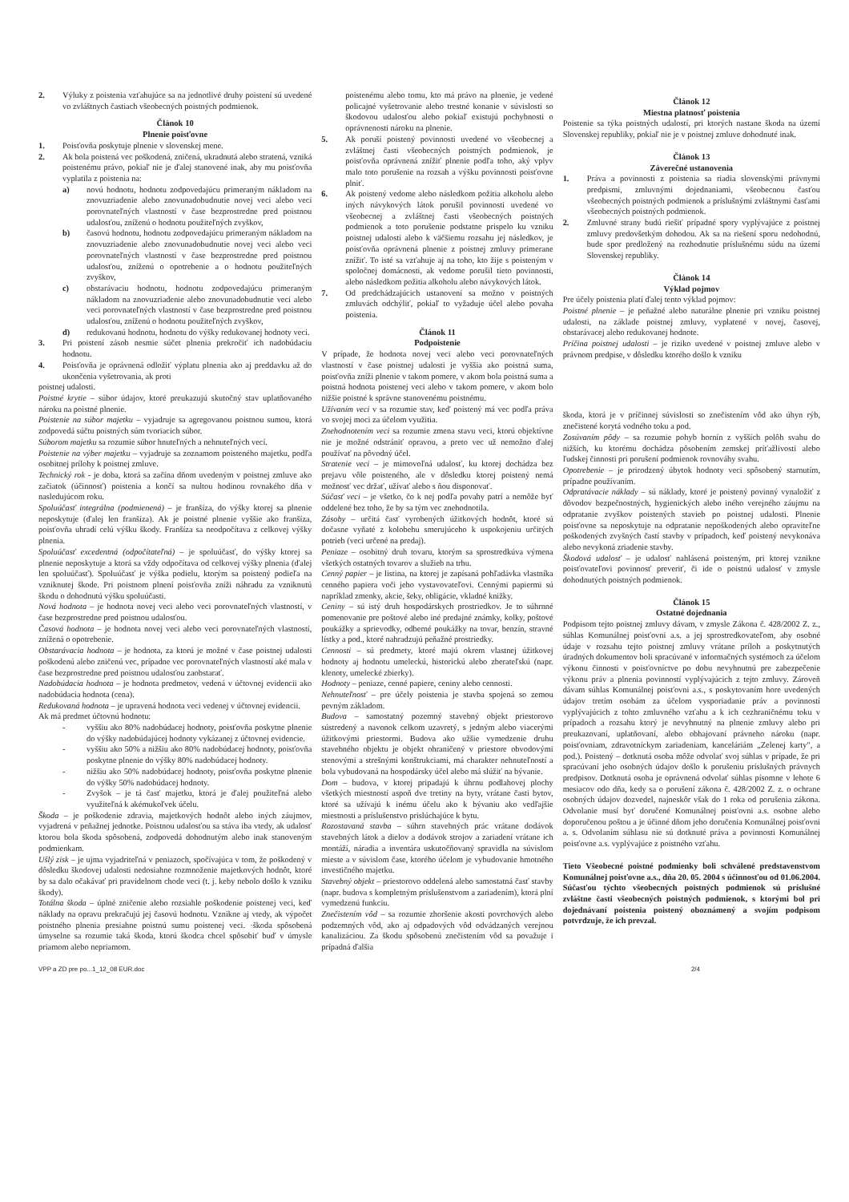2. Výluky z poistenia vzťahujúce sa na jednotlivé druhy poistení sú uvedené vo zvláštnych častiach všeobecných poistných podmienok.
Článok 10
Plnenie poisťovne
1. Poisťovňa poskytuje plnenie v slovenskej mene.
2. Ak bola poistená vec poškodená, zničená, ukradnutá alebo stratená, vzniká poistenému právo, pokiaľ nie je ďalej stanovené inak, aby mu poisťovňa vyplatila z poistenia na:
a) novú hodnotu, hodnotu zodpovedajúcu primeraným nákladom na znovuzriadenie alebo znovunadobudnutie novej veci alebo veci porovnateľných vlastností v čase bezprostredne pred poistnou udalosťou, zníženú o hodnotu použiteľných zvyškov,
b) časovú hodnotu, hodnotu zodpovedajúcu primeraným nákladom na znovuzriadenie alebo znovunadobudnutie novej veci alebo veci porovnateľných vlastností v čase bezprostredne pred poistnou udalosťou, zníženú o opotrebenie a o hodnotu použiteľných zvyškov,
c) obstarávaciu hodnotu, hodnotu zodpovedajúcu primeraným nákladom na znovuzriadenie alebo znovunadobudnutie veci alebo veci porovnateľných vlastností v čase bezprostredne pred poistnou udalosťou, zníženú o hodnotu použiteľných zvyškov,
d) redukovanú hodnotu, hodnotu do výšky redukovanej hodnoty veci.
3. Pri poistení zásob nesmie súčet plnenia prekročiť ich nadobúdaciu hodnotu.
4. Poisťovňa je oprávnená odložiť výplatu plnenia ako aj preddavku až do ukončenia vyšetrovania, ak proti
poistnej udalosti.
Poistné krytie – súbor údajov, ktoré preukazujú skutočný stav uplatňovaného nároku na poistné plnenie.
Poistenie na súbor majetku – vyjadruje sa agregovanou poistnou sumou, ktorá zodpovedá súčtu poistných súm tvoriacich súbor.
Súborom majetku sa rozumie súbor hnuteľných a nehnuteľných vecí.
Poistenie na výber majetku – vyjadruje sa zoznamom poisteného majetku, podľa osobitnej prílohy k poistnej zmluve.
Technický rok - je doba, ktorá sa začína dňom uvedeným v poistnej zmluve ako začiatok (účinnosť) poistenia a končí sa nultou hodinou rovnakého dňa v nasledujúcom roku.
Spoluúčasť integrálna (podmienená) – je franšíza, do výšky ktorej sa plnenie neposkytuje (ďalej len franšíza). Ak je poistné plnenie vyššie ako franšíza, poisťovňa uhradí celú výšku škody. Franšíza sa neodpočítava z celkovej výšky plnenia.
Spoluúčasť excedentná (odpočítateľná) – je spoluúčasť, do výšky ktorej sa plnenie neposkytuje a ktorá sa vždy odpočítava od celkovej výšky plnenia (ďalej len spoluúčasť). Spoluúčasť je výška podielu, ktorým sa poistený podieľa na vzniknutej škode. Pri poistnom plnení poisťovňa zníži náhradu za vzniknutú škodu o dohodnutú výšku spoluúčasti.
Nová hodnota – je hodnota novej veci alebo veci porovnateľných vlastností, v čase bezprostredne pred poistnou udalosťou.
Časová hodnota – je hodnota novej veci alebo veci porovnateľných vlastností, znížená o opotrebenie.
Obstarávacia hodnota – je hodnota, za ktorú je možné v čase poistnej udalosti poškodenú alebo zničenú vec, prípadne vec porovnateľných vlastností aké mala v čase bezprostredne pred poistnou udalosťou zaobstarať.
Nadobúdacia hodnota – je hodnota predmetov, vedená v účtovnej evidencii ako nadobúdacia hodnota (cena).
Redukovaná hodnota – je upravená hodnota veci vedenej v účtovnej evidencii.
Ak má predmet účtovnú hodnotu:
- vyššiu ako 80% nadobúdacej hodnoty, poisťovňa poskytne plnenie do výšky nadobúdajúcej hodnoty vykázanej z účtovnej evidencie.
- vyššiu ako 50% a nižšiu ako 80% nadobúdacej hodnoty, poisťovňa poskytne plnenie do výšky 80% nadobúdacej hodnoty.
- nižšiu ako 50% nadobúdacej hodnoty, poisťovňa poskytne plnenie do výšky 50% nadobúdacej hodnoty.
- Zvyšok – je tá časť majetku, ktorá je ďalej použiteľná alebo využiteľná k akémukoľvek účelu.
Škoda – je poškodenie zdravia, majetkových hodnôt alebo iných záujmov, vyjadrená v peňažnej jednotke. Poistnou udalosťou sa stáva iba vtedy, ak udalosť ktorou bola škoda spôsobená, zodpovedá dohodnutým alebo inak stanoveným podmienkam.
Ušlý zisk – je ujma vyjadriteľná v peniazoch, spočívajúca v tom, že poškodený v dôsledku škodovej udalosti nedosiahne rozmnoženie majetkových hodnôt, ktoré by sa dalo očakávať pri pravidelnom chode veci (t. j. keby nebolo došlo k vzniku škody).
Totálna škoda – úplné zničenie alebo rozsiahle poškodenie poistenej veci, keď náklady na opravu prekračujú jej časovú hodnotu. Vznikne aj vtedy, ak výpočet poistného plnenia presiahne poistnú sumu poistenej veci. ·škoda spôsobená úmyselne sa rozumie taká škoda, ktorú škodca chcel spôsobiť buď v úmysle priamom alebo nepriamom.
poistenému alebo tomu, kto má právo na plnenie, je vedené policajné vyšetrovanie alebo trestné konanie v súvislosti so škodovou udalosťou alebo pokiaľ existujú pochybnosti o oprávnenosti nároku na plnenie.
5. Ak poruší poistený povinnosti uvedené vo všeobecnej a zvláštnej časti všeobecných poistných podmienok, je poisťovňa oprávnená znížiť plnenie podľa toho, aký vplyv malo toto porušenie na rozsah a výšku povinnosti poisťovne plniť.
6. Ak poistený vedome alebo následkom požitia alkoholu alebo iných návykových látok porušil povinnosti uvedené vo všeobecnej a zvláštnej časti všeobecných poistných podmienok a toto porušenie podstatne prispelo ku vzniku poistnej udalosti alebo k väčšiemu rozsahu jej následkov, je poisťovňa oprávnená plnenie z poistnej zmluvy primerane znížiť. To isté sa vzťahuje aj na toho, kto žije s poisteným v spoločnej domácnosti, ak vedome porušil tieto povinnosti, alebo následkom požitia alkoholu alebo návykových látok.
7. Od predchádzajúcich ustanovení sa možno v poistných zmluvách odchýliť, pokiaľ to vyžaduje účel alebo povaha poistenia.
Článok 11
Podpoistenie
V prípade, že hodnota novej veci alebo veci porovnateľných vlastností v čase poistnej udalosti je vyššia ako poistná suma, poisťovňa zníži plnenie v takom pomere, v akom bola poistná suma a poistná hodnota poistenej veci alebo v takom pomere, v akom bolo nižšie poistné k správne stanovenému poistnému.
Užívaním veci v sa rozumie stav, keď poistený má vec podľa práva vo svojej moci za účelom využitia.
Znehodnotením veci sa rozumie zmena stavu veci, ktorú objektívne nie je možné odstrániť opravou, a preto vec už nemožno ďalej používať na pôvodný účel.
Stratenie veci – je mimovoľná udalosť, ku ktorej dochádza bez prejavu vôle poisteného, ale v dôsledku ktorej poistený nemá možnosť vec držať, užívať alebo s ňou disponovať.
Súčasť veci – je všetko, čo k nej podľa povahy patrí a nemôže byť oddelené bez toho, že by sa tým vec znehodnotila.
Zásoby – určitá časť vyrobených úžitkových hodnôt, ktoré sú dočasne vyňaté z kolobehu smerujúceho k uspokojeniu určitých potrieb (veci určené na predaj).
Peniaze – osobitný druh tovaru, ktorým sa sprostredkúva výmena všetkých ostatných tovarov a služieb na trhu.
Cenný papier – je listina, na ktorej je zapísaná pohľadávka vlastníka cenného papiera voči jeho vystavovateľovi. Cennými papiermi sú napríklad zmenky, akcie, šeky, obligácie, vkladné knižky.
Ceniny – sú istý druh hospodárskych prostriedkov. Je to súhrnné pomenovanie pre poštové alebo iné predajné známky, kolky, poštové poukážky a sprievodky, odberné poukážky na tovar, benzín, stravné lístky a pod., ktoré nahradzujú peňažné prostriedky.
Cennosti – sú predmety, ktoré majú okrem vlastnej úžitkovej hodnoty aj hodnotu umeleckú, historickú alebo zberateľskú (napr. klenoty, umelecké zbierky).
Hodnoty – peniaze, cenné papiere, ceniny alebo cennosti.
Nehnuteľnosť – pre účely poistenia je stavba spojená so zemou pevným základom.
Budova – samostatný pozemný stavebný objekt priestorovo sústredený a navonok celkom uzavretý, s jedným alebo viacerými úžitkovými priestormi. Budova ako užšie vymedzenie druhu stavebného objektu je objekt ohraničený v priestore obvodovými stenovými a strešnými konštrukciami, má charakter nehnuteľností a bola vybudovaná na hospodársky účel alebo má slúžiť na bývanie.
Dom – budova, v ktorej pripadajú k úhrnu podlahovej plochy všetkých miestností aspoň dve tretiny na byty, vrátane časti bytov, ktoré sa užívajú k inému účelu ako k bývaniu ako vedľajšie miestnosti a príslušenstvo prislúchajúce k bytu.
Rozostavaná stavba – súhrn stavebných prác vrátane dodávok stavebných látok a dielov a dodávok strojov a zariadení vrátane ich montáží, náradia a inventára uskutočňovaný spravidla na súvislom mieste a v súvislom čase, ktorého účelom je vybudovanie hmotného investičného majetku.
Stavebný objekt – priestorovo oddelená alebo samostatná časť stavby (napr. budova s kompletným príslušenstvom a zariadením), ktorá plní vymedzenú funkciu.
Znečistením vôd – sa rozumie zhoršenie akosti povrchových alebo podzemných vôd, ako aj odpadových vôd odvádzaných verejnou kanalizáciou. Za škodu spôsobenú znečistením vôd sa považuje i prípadná ďalšia
Článok 12
Miestna platnosť poistenia
Poistenie sa týka poistných udalostí, pri ktorých nastane škoda na území Slovenskej republiky, pokiaľ nie je v poistnej zmluve dohodnuté inak.
Článok 13
Záverečné ustanovenia
1. Práva a povinnosti z poistenia sa riadia slovenskými právnymi predpismi, zmluvnými dojednaniami, všeobecnou časťou všeobecných poistných podmienok a príslušnými zvláštnymi časťami všeobecných poistných podmienok.
2. Zmluvné strany budú riešiť prípadné spory vyplývajúce z poistnej zmluvy predovšetkým dohodou. Ak sa na riešení sporu nedohodnú, bude spor predložený na rozhodnutie príslušnému súdu na území Slovenskej republiky.
Článok 14
Výklad pojmov
Pre účely poistenia platí ďalej tento výklad pojmov:
Poistné plnenie – je peňažné alebo naturálne plnenie pri vzniku poistnej udalosti, na základe poistnej zmluvy, vyplatené v novej, časovej, obstarávacej alebo redukovanej hodnote.
Príčina poistnej udalosti – je riziko uvedené v poistnej zmluve alebo v právnom predpise, v dôsledku ktorého došlo k vzniku
škoda, ktorá je v príčinnej súvislosti so znečistením vôd ako úhyn rýb, znečistené korytá vodného toku a pod.
Zosúvaním pôdy – sa rozumie pohyb hornín z vyšších polôh svahu do nižších, ku ktorému dochádza pôsobením zemskej príťažlivosti alebo ľudskej činnosti pri porušení podmienok rovnováhy svahu.
Opotrebenie – je prirodzený úbytok hodnoty veci spôsobený starnutím, prípadne používaním.
Odpratávacie náklady – sú náklady, ktoré je poistený povinný vynaložiť z dôvodov bezpečnostných, hygienických alebo iného verejného záujmu na odpratanie zvyškov poistených stavieb po poistnej udalosti. Plnenie poisťovne sa neposkytuje na odpratanie nepoškodených alebo opraviteľne poškodených zvyšných častí stavby v prípadoch, keď poistený nevykonáva alebo nevykoná zriadenie stavby.
Škodová udalosť – je udalosť nahlásená poisteným, pri ktorej vznikne poisťovateľovi povinnosť preveriť, či ide o poistnú udalosť v zmysle dohodnutých poistných podmienok.
Článok 15
Ostatné dojednania
Podpisom tejto poistnej zmluvy dávam, v zmysle Zákona č. 428/2002 Z. z., súhlas Komunálnej poisťovni a.s. a jej sprostredkovateľom, aby osobné údaje v rozsahu tejto poistnej zmluvy vrátane príloh a poskytnutých úradných dokumentov boli spracúvané v informačných systémoch za účelom výkonu činnosti v poisťovníctve po dobu nevyhnutnú pre zabezpečenie výkonu práv a plnenia povinností vyplývajúcich z tejto zmluvy. Zároveň dávam súhlas Komunálnej poisťovni a.s., s poskytovaním hore uvedených údajov tretím osobám za účelom vysporiadanie práv a povinností vyplývajúcich z tohto zmluvného vzťahu a k ich cezhraničnému toku v prípadoch a rozsahu ktorý je nevyhnutný na plnenie zmluvy alebo pri preukazovaní, uplatňovaní, alebo obhajovaní právneho nároku (napr. poisťovniam, zdravotníckym zariadeniam, kanceláriám „Zelenej karty", a pod.). Poistený – dotknutá osoba môže odvolať svoj súhlas v prípade, že pri spracúvaní jeho osobných údajov došlo k porušeniu príslušných právnych predpisov. Dotknutá osoba je oprávnená odvolať súhlas písomne v lehote 6 mesiacov odo dňa, kedy sa o porušení zákona č. 428/2002 Z. z. o ochrane osobných údajov dozvedel, najneskôr však do 1 roka od porušenia zákona. Odvolanie musí byť doručené Komunálnej poisťovni a.s. osobne alebo doporučenou poštou a je účinné dňom jeho doručenia Komunálnej poisťovni a. s. Odvolaním súhlasu nie sú dotknuté práva a povinnosti Komunálnej poisťovne a.s. vyplývajúce z poistného vzťahu.
Tieto Všeobecné poistné podmienky boli schválené predstavenstvom Komunálnej poisťovne a.s., dňa 20. 05. 2004 s účinnosťou od 01.06.2004. Súčasťou týchto všeobecných poistných podmienok sú príslušné zvláštne časti všeobecných poistných podmienok, s ktorými bol pri dojednávaní poistenia poistený oboznámený a svojím podpisom potvrdzuje, že ich prevzal.
VPP a ZD pre po...1_12_08 EUR.doc 2/4